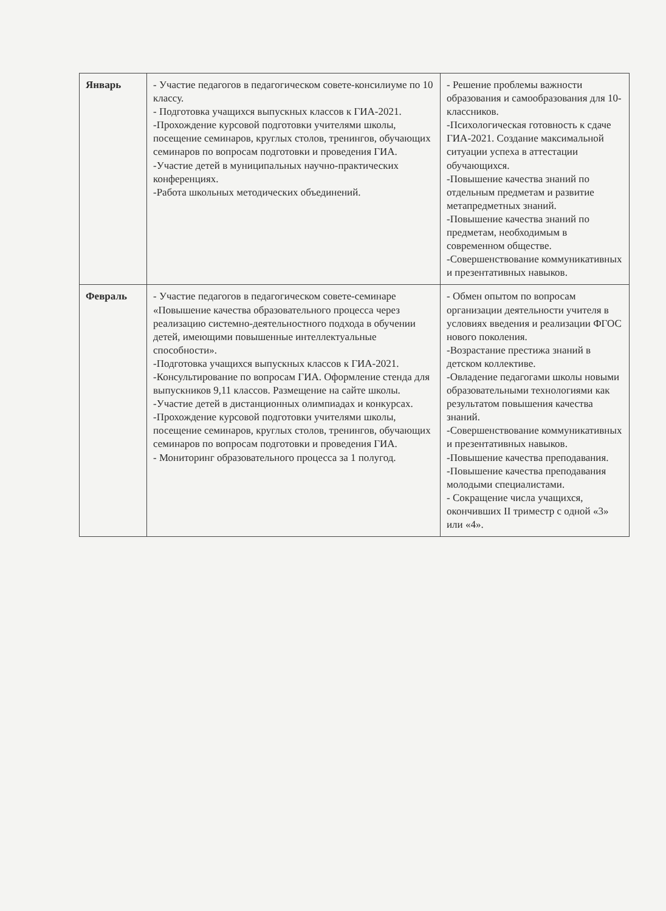| Январь | - Участие педагогов в педагогическом совете-консилиуме по 10 классу. - Подготовка учащихся выпускных классов к ГИА-2021. -Прохождение курсовой подготовки учителями школы, посещение семинаров, круглых столов, тренингов, обучающих семинаров по вопросам подготовки и проведения ГИА. -Участие детей в муниципальных научно-практических конференциях. -Работа школьных методических объединений. | - Решение проблемы важности образования и самообразования для 10-классников. -Психологическая готовность к сдаче ГИА-2021. Создание максимальной ситуации успеха в аттестации обучающихся. -Повышение качества знаний по отдельным предметам и развитие метапредметных знаний. -Повышение качества знаний по предметам, необходимым в современном обществе. -Совершенствование коммуникативных и презентативных навыков. |
| Февраль | - Участие педагогов в педагогическом совете-семинаре «Повышение качества образовательного процесса через реализацию системно-деятельностного подхода в обучении детей, имеющими повышенные интеллектуальные способности». -Подготовка учащихся выпускных классов к ГИА-2021. -Консультирование по вопросам ГИА. Оформление стенда для выпускников 9,11 классов. Размещение на сайте школы. -Участие детей в дистанционных олимпиадах и конкурсах. -Прохождение курсовой подготовки учителями школы, посещение семинаров, круглых столов, тренингов, обучающих семинаров по вопросам подготовки и проведения ГИА. - Мониторинг образовательного процесса за 1 полугод. | - Обмен опытом по вопросам организации деятельности учителя в условиях введения и реализации ФГОС нового поколения. -Возрастание престижа знаний в детском коллективе. -Овладение педагогами школы новыми образовательными технологиями как результатом повышения качества знаний. -Совершенствование коммуникативных и презентативных навыков. -Повышение качества преподавания. -Повышение качества преподавания молодыми специалистами. - Сокращение числа учащихся, окончивших II триместр с одной «3» или «4». |